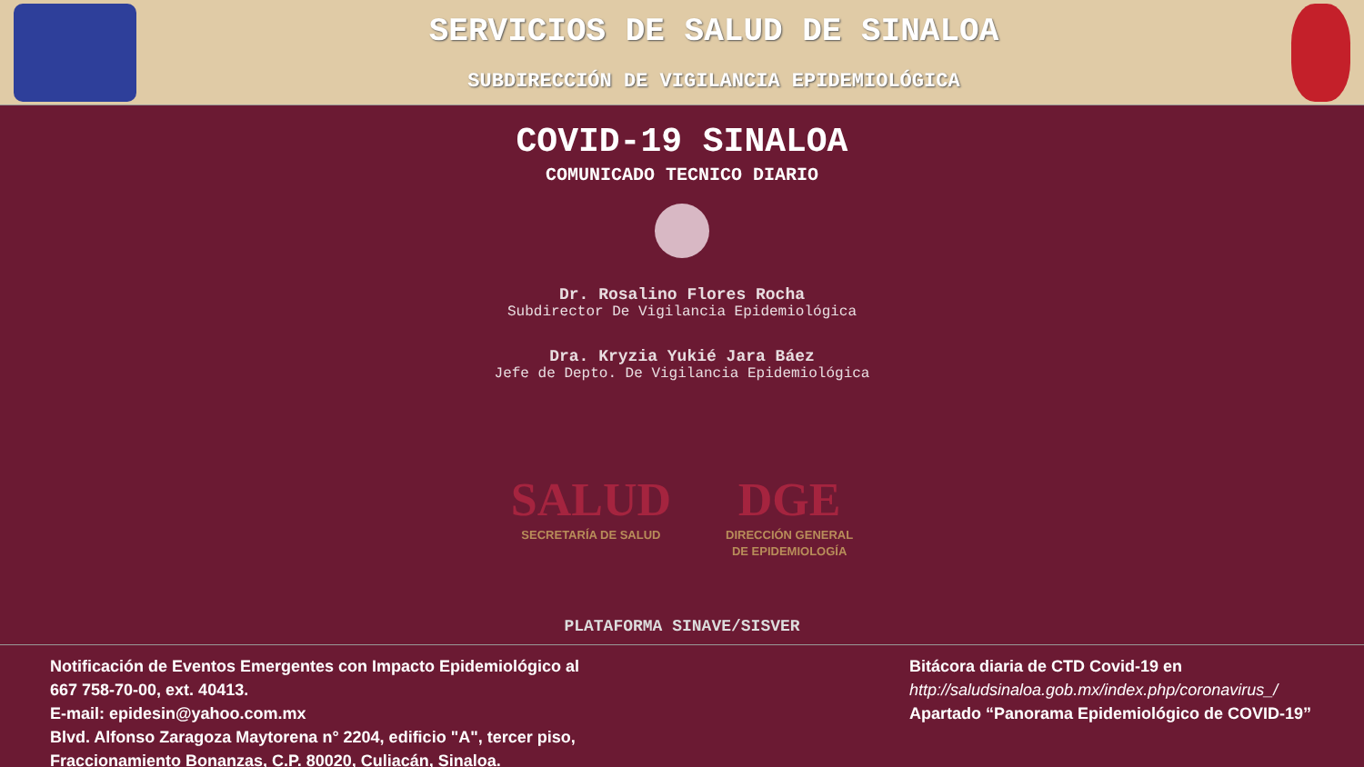SERVICIOS DE SALUD DE SINALOA
SUBDIRECCIÓN DE VIGILANCIA EPIDEMIOLÓGICA
COVID-19 SINALOA
COMUNICADO TECNICO DIARIO
Dr. Rosalino Flores Rocha
Subdirector De Vigilancia Epidemiológica
Dra. Kryzia Yukié Jara Báez
Jefe de Depto. De Vigilancia Epidemiológica
SALUD
SECRETARÍA DE SALUD
DGE
DIRECCIÓN GENERAL
DE EPIDEMIOLOGÍA
PLATAFORMA SINAVE/SISVER
Notificación de Eventos Emergentes con Impacto Epidemiológico al
667 758-70-00, ext. 40413.
E-mail: epidesin@yahoo.com.mx
Blvd. Alfonso Zaragoza Maytorena n° 2204, edificio "A", tercer piso,
Fraccionamiento Bonanzas, C.P. 80020, Culiacán, Sinaloa.
Bitácora diaria de CTD Covid-19 en
http://saludsinaloa.gob.mx/index.php/coronavirus_/
Apartado “Panorama Epidemiológico de COVID-19”